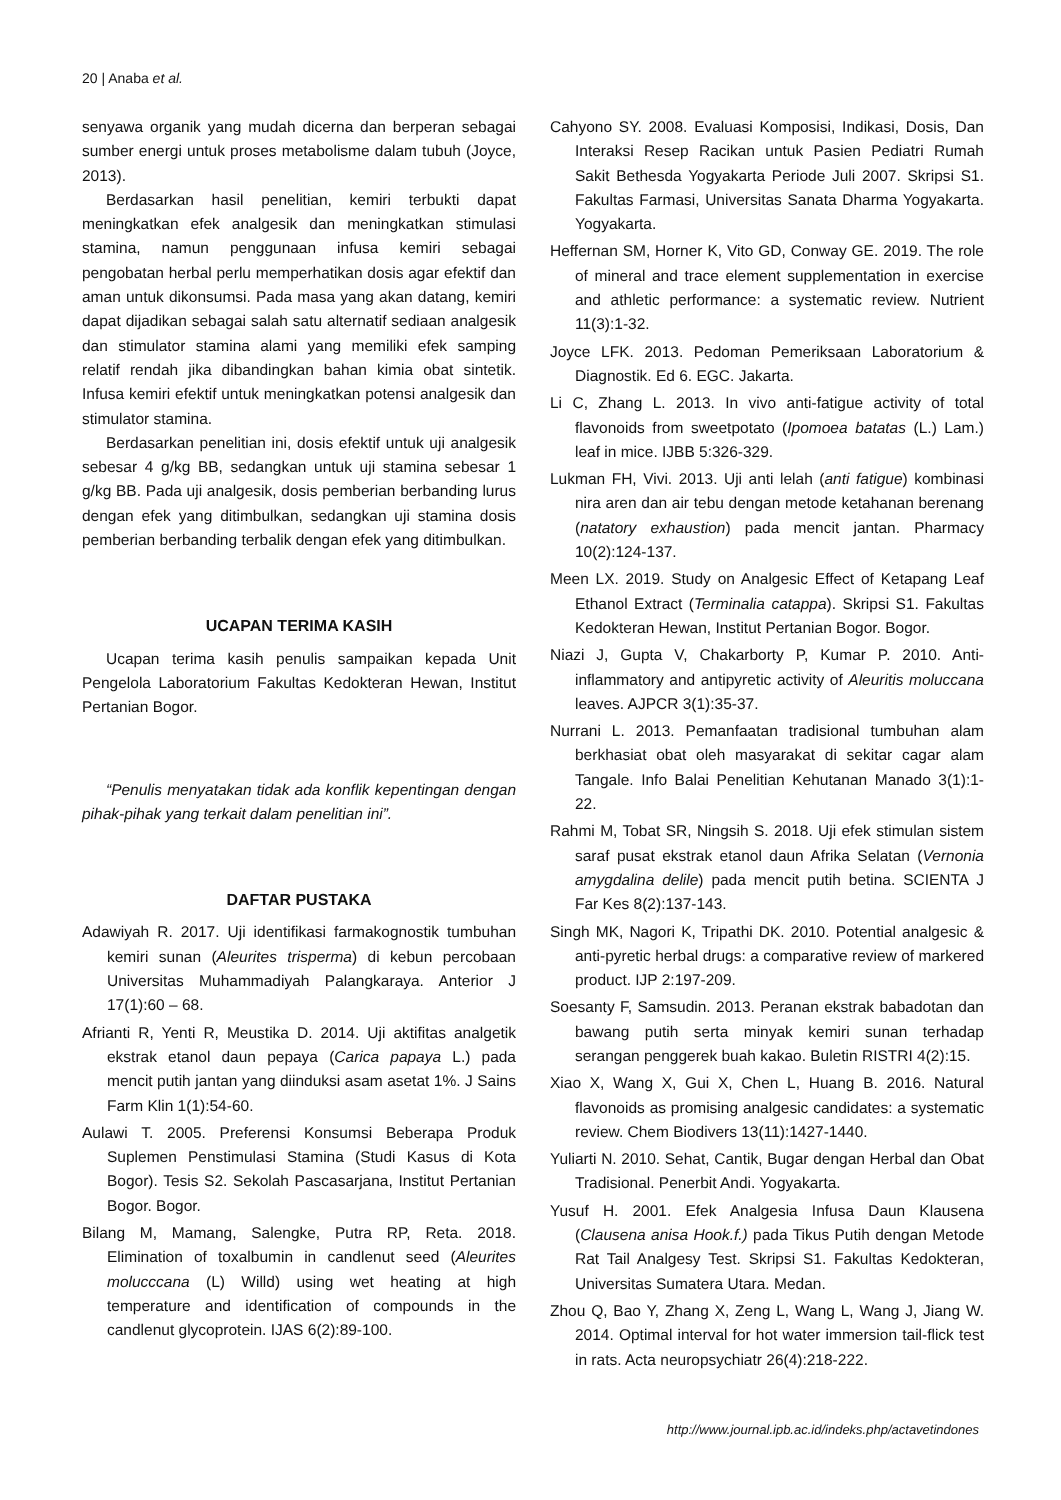20 | Anaba et al.
senyawa organik yang mudah dicerna dan berperan sebagai sumber energi untuk proses metabolisme dalam tubuh (Joyce, 2013).
Berdasarkan hasil penelitian, kemiri terbukti dapat meningkatkan efek analgesik dan meningkatkan stimulasi stamina, namun penggunaan infusa kemiri sebagai pengobatan herbal perlu memperhatikan dosis agar efektif dan aman untuk dikonsumsi. Pada masa yang akan datang, kemiri dapat dijadikan sebagai salah satu alternatif sediaan analgesik dan stimulator stamina alami yang memiliki efek samping relatif rendah jika dibandingkan bahan kimia obat sintetik. Infusa kemiri efektif untuk meningkatkan potensi analgesik dan stimulator stamina.
Berdasarkan penelitian ini, dosis efektif untuk uji analgesik sebesar 4 g/kg BB, sedangkan untuk uji stamina sebesar 1 g/kg BB. Pada uji analgesik, dosis pemberian berbanding lurus dengan efek yang ditimbulkan, sedangkan uji stamina dosis pemberian berbanding terbalik dengan efek yang ditimbulkan.
UCAPAN TERIMA KASIH
Ucapan terima kasih penulis sampaikan kepada Unit Pengelola Laboratorium Fakultas Kedokteran Hewan, Institut Pertanian Bogor.
“Penulis menyatakan tidak ada konflik kepentingan dengan pihak-pihak yang terkait dalam penelitian ini”.
DAFTAR PUSTAKA
Adawiyah R. 2017. Uji identifikasi farmakognostik tumbuhan kemiri sunan (Aleurites trisperma) di kebun percobaan Universitas Muhammadiyah Palangkaraya. Anterior J 17(1):60 – 68.
Afrianti R, Yenti R, Meustika D. 2014. Uji aktifitas analgetik ekstrak etanol daun pepaya (Carica papaya L.) pada mencit putih jantan yang diinduksi asam asetat 1%. J Sains Farm Klin 1(1):54-60.
Aulawi T. 2005. Preferensi Konsumsi Beberapa Produk Suplemen Penstimulasi Stamina (Studi Kasus di Kota Bogor). Tesis S2. Sekolah Pascasarjana, Institut Pertanian Bogor. Bogor.
Bilang M, Mamang, Salengke, Putra RP, Reta. 2018. Elimination of toxalbumin in candlenut seed (Aleurites molucccana (L) Willd) using wet heating at high temperature and identification of compounds in the candlenut glycoprotein. IJAS 6(2):89-100.
Cahyono SY. 2008. Evaluasi Komposisi, Indikasi, Dosis, Dan Interaksi Resep Racikan untuk Pasien Pediatri Rumah Sakit Bethesda Yogyakarta Periode Juli 2007. Skripsi S1. Fakultas Farmasi, Universitas Sanata Dharma Yogyakarta. Yogyakarta.
Heffernan SM, Horner K, Vito GD, Conway GE. 2019. The role of mineral and trace element supplementation in exercise and athletic performance: a systematic review. Nutrient 11(3):1-32.
Joyce LFK. 2013. Pedoman Pemeriksaan Laboratorium & Diagnostik. Ed 6. EGC. Jakarta.
Li C, Zhang L. 2013. In vivo anti-fatigue activity of total flavonoids from sweetpotato (Ipomoea batatas (L.) Lam.) leaf in mice. IJBB 5:326-329.
Lukman FH, Vivi. 2013. Uji anti lelah (anti fatigue) kombinasi nira aren dan air tebu dengan metode ketahanan berenang (natatory exhaustion) pada mencit jantan. Pharmacy 10(2):124-137.
Meen LX. 2019. Study on Analgesic Effect of Ketapang Leaf Ethanol Extract (Terminalia catappa). Skripsi S1. Fakultas Kedokteran Hewan, Institut Pertanian Bogor. Bogor.
Niazi J, Gupta V, Chakarborty P, Kumar P. 2010. Anti-inflammatory and antipyretic activity of Aleuritis moluccana leaves. AJPCR 3(1):35-37.
Nurrani L. 2013. Pemanfaatan tradisional tumbuhan alam berkhasiat obat oleh masyarakat di sekitar cagar alam Tangale. Info Balai Penelitian Kehutanan Manado 3(1):1-22.
Rahmi M, Tobat SR, Ningsih S. 2018. Uji efek stimulan sistem saraf pusat ekstrak etanol daun Afrika Selatan (Vernonia amygdalina delile) pada mencit putih betina. SCIENTA J Far Kes 8(2):137-143.
Singh MK, Nagori K, Tripathi DK. 2010. Potential analgesic & anti-pyretic herbal drugs: a comparative review of markered product. IJP 2:197-209.
Soesanty F, Samsudin. 2013. Peranan ekstrak babadotan dan bawang putih serta minyak kemiri sunan terhadap serangan penggerek buah kakao. Buletin RISTRI 4(2):15.
Xiao X, Wang X, Gui X, Chen L, Huang B. 2016. Natural flavonoids as promising analgesic candidates: a systematic review. Chem Biodivers 13(11):1427-1440.
Yuliarti N. 2010. Sehat, Cantik, Bugar dengan Herbal dan Obat Tradisional. Penerbit Andi. Yogyakarta.
Yusuf H. 2001. Efek Analgesia Infusa Daun Klausena (Clausena anisa Hook.f.) pada Tikus Putih dengan Metode Rat Tail Analgesy Test. Skripsi S1. Fakultas Kedokteran, Universitas Sumatera Utara. Medan.
Zhou Q, Bao Y, Zhang X, Zeng L, Wang L, Wang J, Jiang W. 2014. Optimal interval for hot water immersion tail-flick test in rats. Acta neuropsychiatr 26(4):218-222.
http://www.journal.ipb.ac.id/indeks.php/actavetindones